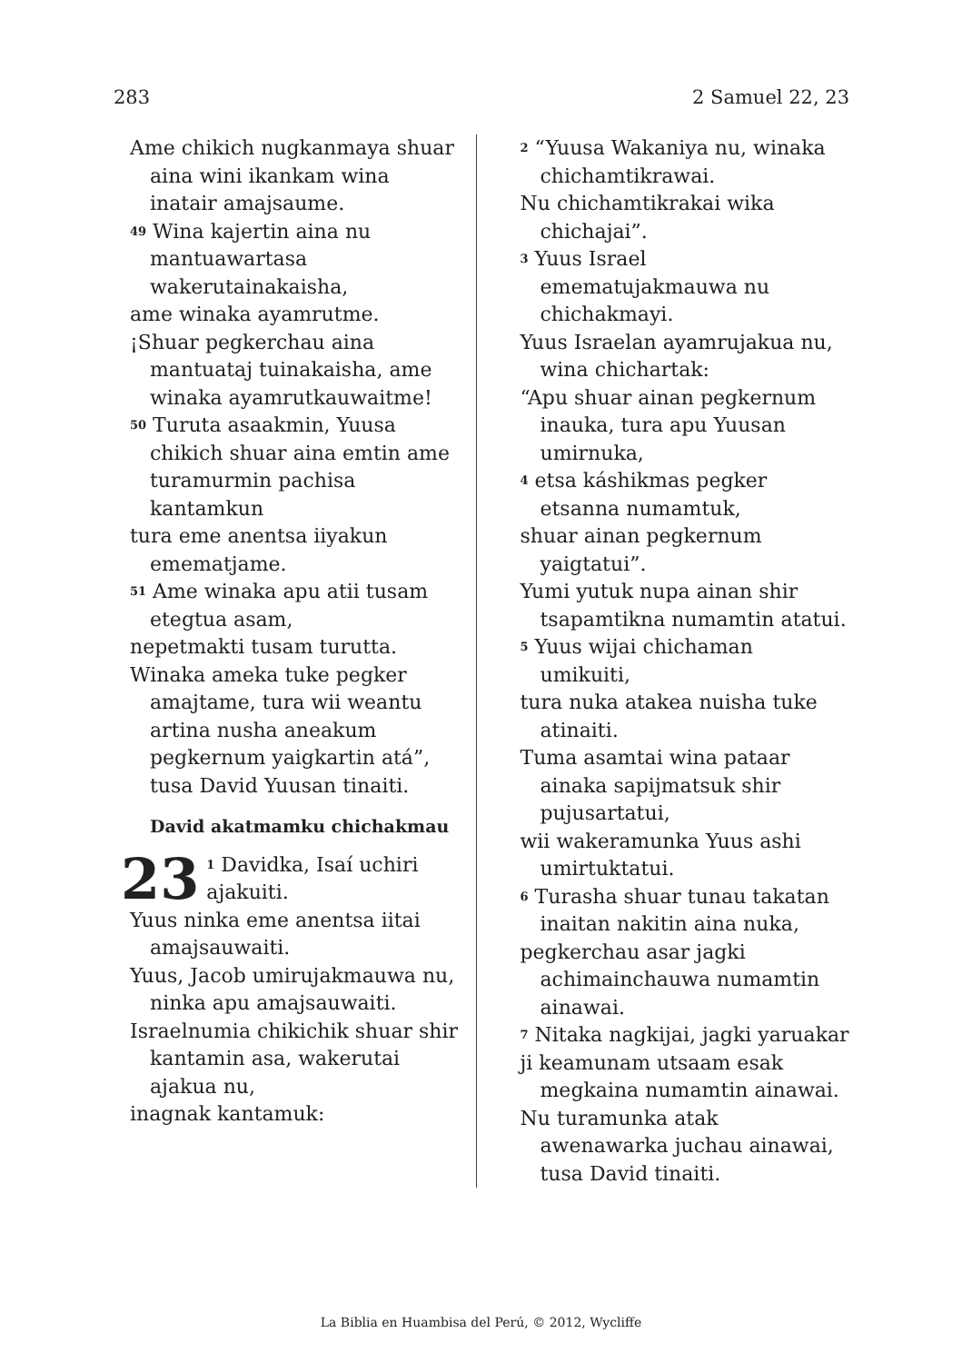283 2 Samuel 22, 23
Ame chikich nugkanmaya shuar aina wini ikankam wina inatair amajsaume.
<sup>49</sup> Wina kajertin aina nu mantuawartasa wakerutainakaisha,
ame winaka ayamrutme.
¡Shuar pegkerchau aina mantuataj tuinakaisha, ame winaka ayamrutkauwaitme!
<sup>50</sup> Turuta asaakmin, Yuusa chikich shuar aina emtin ame turamurmin pachisa kantamkun
tura eme anentsa iiyakun emematjame.
<sup>51</sup> Ame winaka apu atii tusam etegtua asam,
nepetmakti tusam turutta.
Winaka ameka tuke pegker amajtame, tura wii weantu artina nusha aneakum pegkernum yaigkartin atá”, tusa David Yuusan tinaiti.
David akatmamku chichakmau
23<sup>1</sup> Davidka, Isaí uchiri ajakuiti.
Yuus ninka eme anentsa iitai amajsauwaiti.
Yuus, Jacob umirujakmauwa nu, ninka apu amajsauwaiti.
Israelnumia chikichik shuar shir kantamin asa, wakerutai ajakua nu,
inagnak kantamuk:
<sup>2</sup> “Yuusa Wakaniya nu, winaka chichamtikrawai.
Nu chichamtikrakai wika chichajai”.
<sup>3</sup> Yuus Israel emematujakmauwa nu chichakmayi.
Yuus Israelan ayamrujakua nu, wina chichartak:
“Apu shuar ainan pegkernum inauka, tura apu Yuusan umirnuka,
<sup>4</sup> etsa káshikmas pegker etsanna numamtuk,
shuar ainan pegkernum yaigtatui”.
Yumi yutuk nupa ainan shir tsapamtikna numamtin atatui.
<sup>5</sup> Yuus wijai chichaman umikuiti,
tura nuka atakea nuisha tuke atinaiti.
Tuma asamtai wina pataar ainaka sapijmatsuk shir pujusartatui,
wii wakeramunka Yuus ashi umirtuktatui.
<sup>6</sup> Turasha shuar tunau takatan inaitan nakitin aina nuka,
pegkerchau asar jagki achimainchauwa numamtin ainawai.
<sup>7</sup> Nitaka nagkijai, jagki yaruakar
ji keamunam utsaam esak megkaina numamtin ainawai.
Nu turamunka atak awenawarka juchau ainawai, tusa David tinaiti.
La Biblia en Huambisa del Perú, © 2012, Wycliffe